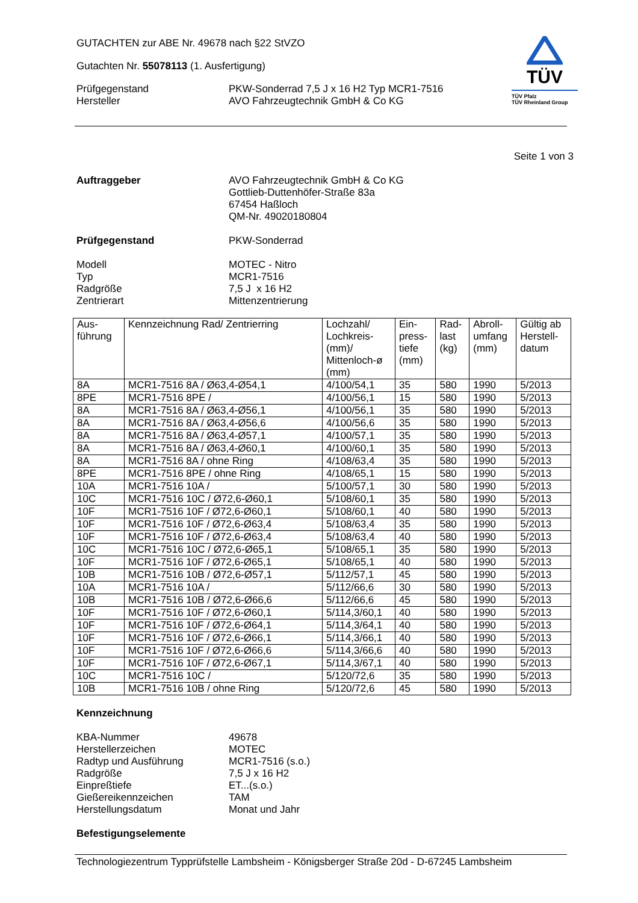GUTACHTEN zur ABE Nr. 49678 nach §22 StVZO
Gutachten Nr. 55078113 (1. Ausfertigung)
Prüfgegenstand PKW-Sonderrad 7,5 J x 16 H2 Typ MCR1-7516
Hersteller AVO Fahrzeugtechnik GmbH & Co KG
TÜV
TÜV Pfalz
TÜV Rheinland Group
Seite 1 von 3
Auftraggeber AVO Fahrzeugtechnik GmbH & Co KG
Gottlieb-Duttenhöfer-Straße 83a
67454 Haßloch
QM-Nr. 49020180804
Prüfgegenstand PKW-Sonderrad
Modell
Typ
Radgröße
Zentrierart
MOTEC - Nitro
MCR1-7516
7,5 J x 16 H2
Mittenzentrierung
| Aus- führung | Kennzeichnung Rad/ Zentrierring | Lochzahl/ Lochkreis- (mm)/ Mittenloch-ø (mm) | Ein- press- tiefe (mm) | Rad- last (kg) | Abroll- umfang (mm) | Gültig ab Herstell- datum |
| --- | --- | --- | --- | --- | --- | --- |
| 8A | MCR1-7516 8A / Ø63,4-Ø54,1 | 4/100/54,1 | 35 | 580 | 1990 | 5/2013 |
| 8PE | MCR1-7516 8PE / | 4/100/56,1 | 15 | 580 | 1990 | 5/2013 |
| 8A | MCR1-7516 8A / Ø63,4-Ø56,1 | 4/100/56,1 | 35 | 580 | 1990 | 5/2013 |
| 8A | MCR1-7516 8A / Ø63,4-Ø56,6 | 4/100/56,6 | 35 | 580 | 1990 | 5/2013 |
| 8A | MCR1-7516 8A / Ø63,4-Ø57,1 | 4/100/57,1 | 35 | 580 | 1990 | 5/2013 |
| 8A | MCR1-7516 8A / Ø63,4-Ø60,1 | 4/100/60,1 | 35 | 580 | 1990 | 5/2013 |
| 8A | MCR1-7516 8A / ohne Ring | 4/108/63,4 | 35 | 580 | 1990 | 5/2013 |
| 8PE | MCR1-7516 8PE / ohne Ring | 4/108/65,1 | 15 | 580 | 1990 | 5/2013 |
| 10A | MCR1-7516 10A / | 5/100/57,1 | 30 | 580 | 1990 | 5/2013 |
| 10C | MCR1-7516 10C / Ø72,6-Ø60,1 | 5/108/60,1 | 35 | 580 | 1990 | 5/2013 |
| 10F | MCR1-7516 10F / Ø72,6-Ø60,1 | 5/108/60,1 | 40 | 580 | 1990 | 5/2013 |
| 10F | MCR1-7516 10F / Ø72,6-Ø63,4 | 5/108/63,4 | 35 | 580 | 1990 | 5/2013 |
| 10F | MCR1-7516 10F / Ø72,6-Ø63,4 | 5/108/63,4 | 40 | 580 | 1990 | 5/2013 |
| 10C | MCR1-7516 10C / Ø72,6-Ø65,1 | 5/108/65,1 | 35 | 580 | 1990 | 5/2013 |
| 10F | MCR1-7516 10F / Ø72,6-Ø65,1 | 5/108/65,1 | 40 | 580 | 1990 | 5/2013 |
| 10B | MCR1-7516 10B / Ø72,6-Ø57,1 | 5/112/57,1 | 45 | 580 | 1990 | 5/2013 |
| 10A | MCR1-7516 10A / | 5/112/66,6 | 30 | 580 | 1990 | 5/2013 |
| 10B | MCR1-7516 10B / Ø72,6-Ø66,6 | 5/112/66,6 | 45 | 580 | 1990 | 5/2013 |
| 10F | MCR1-7516 10F / Ø72,6-Ø60,1 | 5/114,3/60,1 | 40 | 580 | 1990 | 5/2013 |
| 10F | MCR1-7516 10F / Ø72,6-Ø64,1 | 5/114,3/64,1 | 40 | 580 | 1990 | 5/2013 |
| 10F | MCR1-7516 10F / Ø72,6-Ø66,1 | 5/114,3/66,1 | 40 | 580 | 1990 | 5/2013 |
| 10F | MCR1-7516 10F / Ø72,6-Ø66,6 | 5/114,3/66,6 | 40 | 580 | 1990 | 5/2013 |
| 10F | MCR1-7516 10F / Ø72,6-Ø67,1 | 5/114,3/67,1 | 40 | 580 | 1990 | 5/2013 |
| 10C | MCR1-7516 10C / | 5/120/72,6 | 35 | 580 | 1990 | 5/2013 |
| 10B | MCR1-7516 10B / ohne Ring | 5/120/72,6 | 45 | 580 | 1990 | 5/2013 |
Kennzeichnung
KBA-Nummer
Herstellerzeichen
Radtyp und Ausführung
Radgröße
Einpreßtiefe
Gießereikennzeichen
Herstellungsdatum
49678
MOTEC
MCR1-7516 (s.o.)
7,5 J x 16 H2
ET...(s.o.)
TAM
Monat und Jahr
Befestigungselemente
Technologiezentrum Typprüfstelle Lambsheim - Königsberger Straße 20d - D-67245 Lambsheim